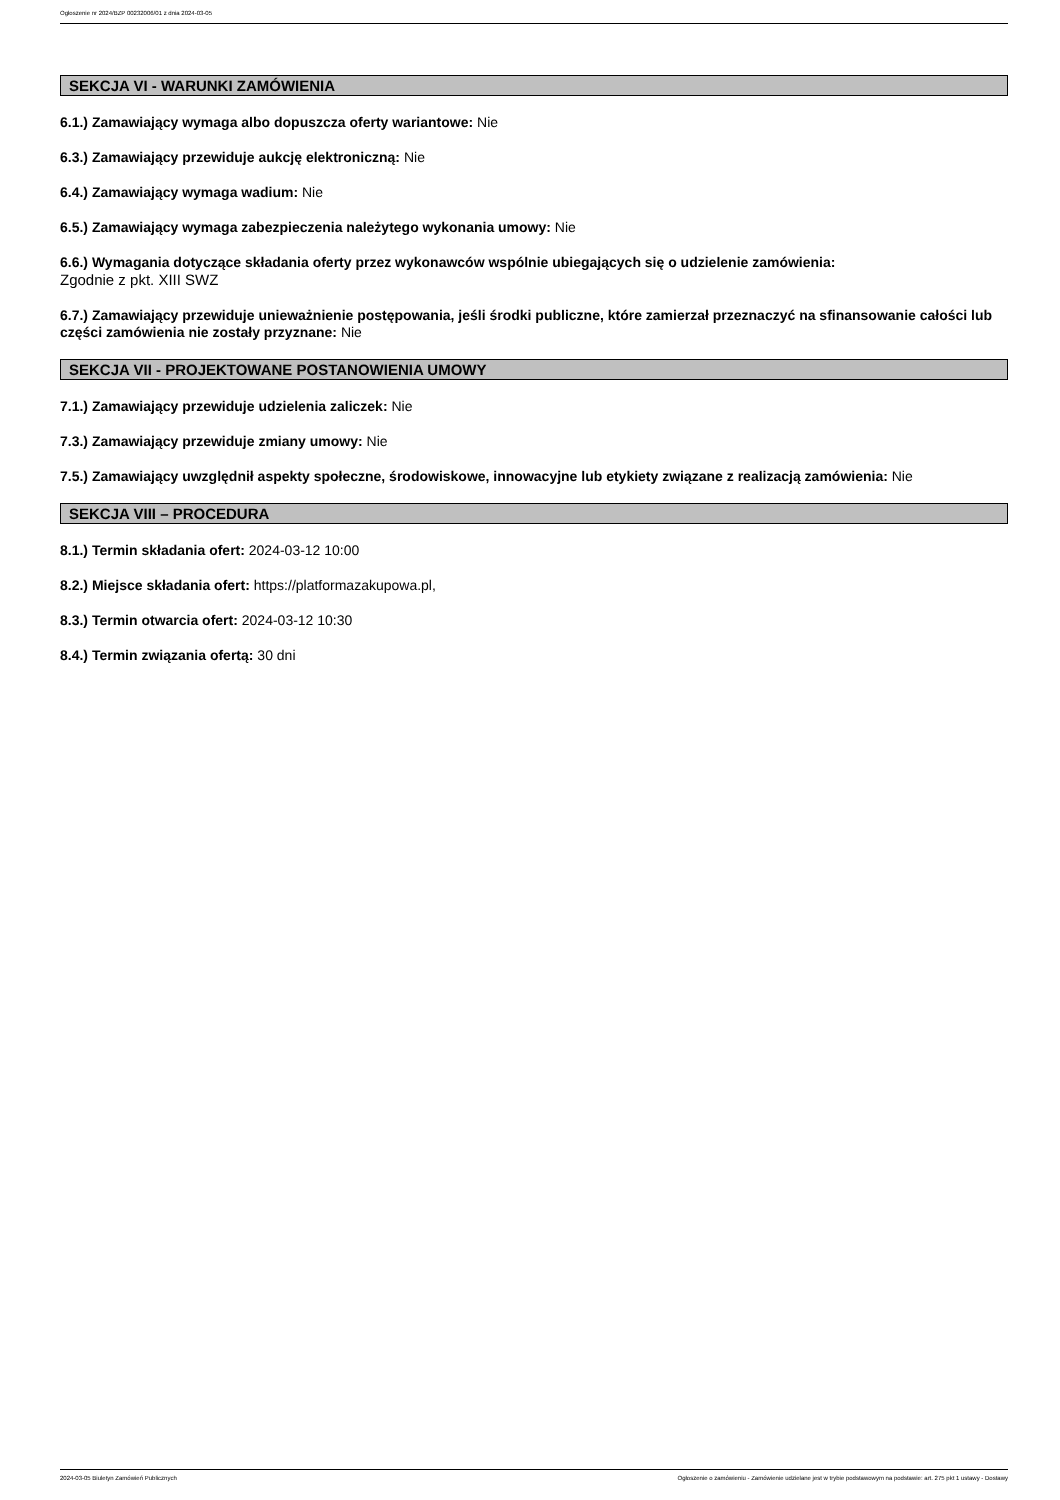Ogłoszenie nr 2024/BZP 00232006/01 z dnia 2024-03-05
SEKCJA VI - WARUNKI ZAMÓWIENIA
6.1.) Zamawiający wymaga albo dopuszcza oferty wariantowe: Nie
6.3.) Zamawiający przewiduje aukcję elektroniczną: Nie
6.4.) Zamawiający wymaga wadium: Nie
6.5.) Zamawiający wymaga zabezpieczenia należytego wykonania umowy: Nie
6.6.) Wymagania dotyczące składania oferty przez wykonawców wspólnie ubiegających się o udzielenie zamówienia:
Zgodnie z pkt. XIII SWZ
6.7.) Zamawiający przewiduje unieważnienie postępowania, jeśli środki publiczne, które zamierzał przeznaczyć na sfinansowanie całości lub części zamówienia nie zostały przyznane: Nie
SEKCJA VII - PROJEKTOWANE POSTANOWIENIA UMOWY
7.1.) Zamawiający przewiduje udzielenia zaliczek: Nie
7.3.) Zamawiający przewiduje zmiany umowy: Nie
7.5.) Zamawiający uwzględnił aspekty społeczne, środowiskowe, innowacyjne lub etykiety związane z realizacją zamówienia: Nie
SEKCJA VIII – PROCEDURA
8.1.) Termin składania ofert: 2024-03-12 10:00
8.2.) Miejsce składania ofert: https://platformazakupowa.pl,
8.3.) Termin otwarcia ofert: 2024-03-12 10:30
8.4.) Termin związania ofertą: 30 dni
2024-03-05 Biuletyn Zamówień Publicznych Ogłoszenie o zamówieniu - Zamówienie udzielane jest w trybie podstawowym na podstawie: art. 275 pkt 1 ustawy - Dostawy